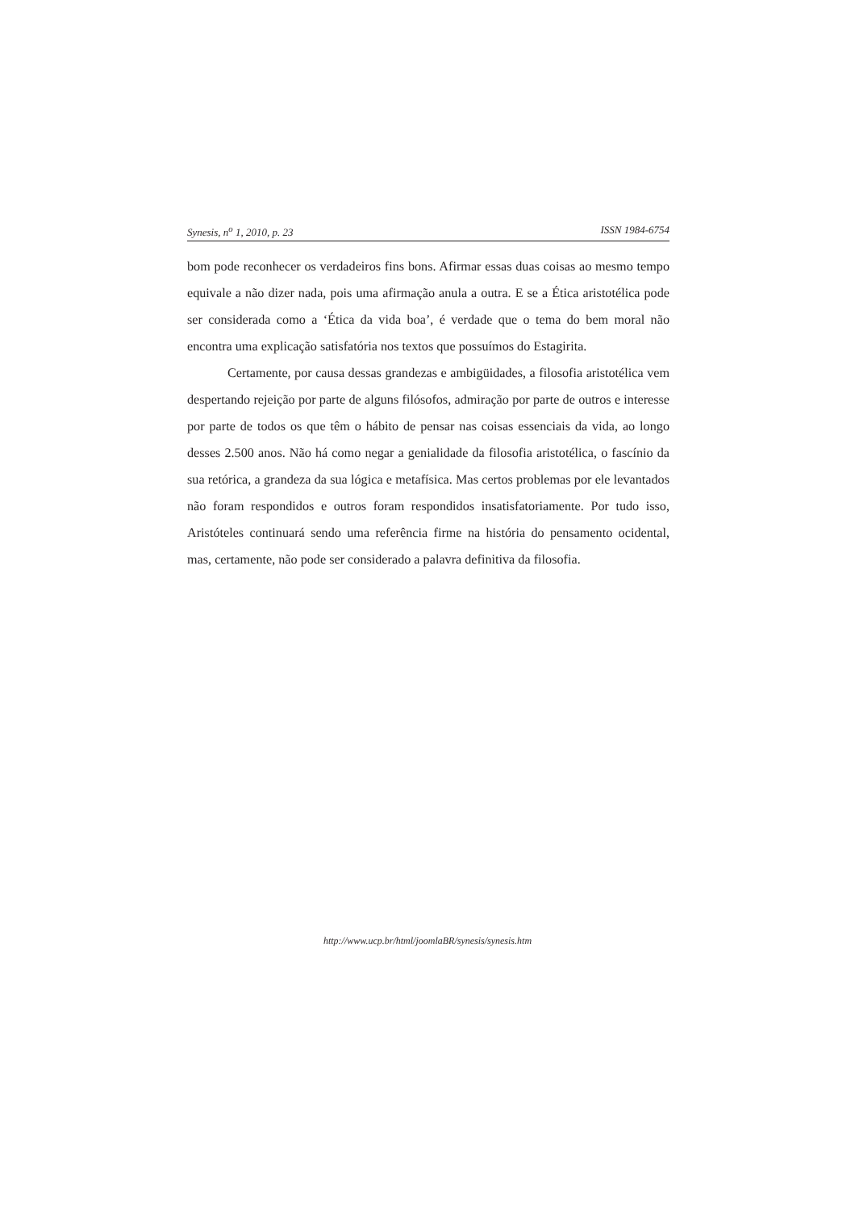Synesis, n<sup>o</sup> 1, 2010, p. 23 ISSN 1984-6754
bom pode reconhecer os verdadeiros fins bons. Afirmar essas duas coisas ao mesmo tempo equivale a não dizer nada, pois uma afirmação anula a outra. E se a Ética aristotélica pode ser considerada como a ‘Ética da vida boa’, é verdade que o tema do bem moral não encontra uma explicação satisfatória nos textos que possuímos do Estagirita.
Certamente, por causa dessas grandezas e ambigüidades, a filosofia aristotélica vem despertando rejeição por parte de alguns filósofos, admiração por parte de outros e interesse por parte de todos os que têm o hábito de pensar nas coisas essenciais da vida, ao longo desses 2.500 anos. Não há como negar a genialidade da filosofia aristotélica, o fascínio da sua retórica, a grandeza da sua lógica e metafísica. Mas certos problemas por ele levantados não foram respondidos e outros foram respondidos insatisfatoriamente. Por tudo isso, Aristóteles continuará sendo uma referência firme na história do pensamento ocidental, mas, certamente, não pode ser considerado a palavra definitiva da filosofia.
http://www.ucp.br/html/joomlaBR/synesis/synesis.htm